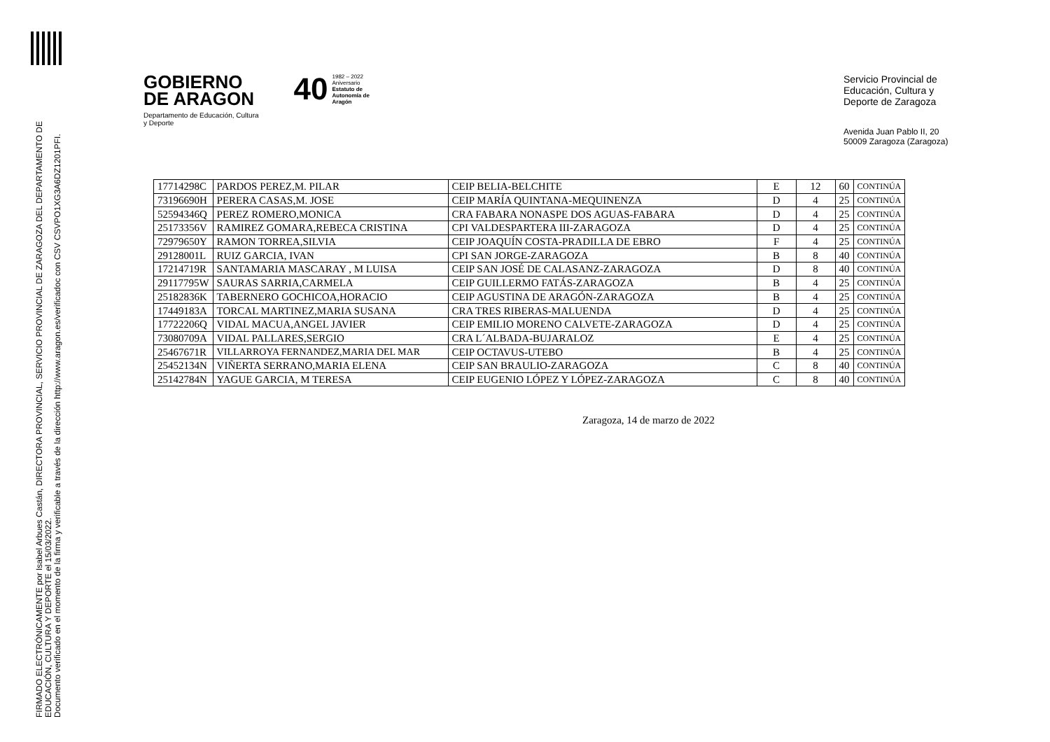FIRMADO ELECTRÓNICAMENTE por Isabel Arbues Castán, DIRECTORA PROVINCIAL, SERVICIO PROVINCIAL DE ZARAGOZA DEL DEPARTAMENTO DE
EDUCACIÓN, CULTURA Y DEPORTE el 15/03/2022.
Documento verificado en el momento de la firma y verificable a través de la dirección http://www.aragon.es/verificadoc con CSV CSVPO1XG3A6DZ1201PFI.
GOBIERNO
DE ARAGON
Departamento de Educación, Cultura
y Deporte
40 1982 – 2022
Aniversario
Estatuto de
Autonomía de
Aragón
Servicio Provincial de Educación, Cultura y Deporte de Zaragoza
Avenida Juan Pablo II, 20
50009 Zaragoza (Zaragoza)
| 17714298C | PARDOS PEREZ,M. PILAR | CEIP BELIA-BELCHITE | E | 12 | 60 | CONTINÚA |
| 73196690H | PERERA CASAS,M. JOSE | CEIP MARÍA QUINTANA-MEQUINENZA | D | 4 | 25 | CONTINÚA |
| 52594346Q | PEREZ ROMERO,MONICA | CRA FABARA NONASPE DOS AGUAS-FABARA | D | 4 | 25 | CONTINÚA |
| 25173356V | RAMIREZ GOMARA,REBECA CRISTINA | CPI VALDESPARTERA III-ZARAGOZA | D | 4 | 25 | CONTINÚA |
| 72979650Y | RAMON TORREA,SILVIA | CEIP JOAQUÍN COSTA-PRADILLA DE EBRO | F | 4 | 25 | CONTINÚA |
| 29128001L | RUIZ GARCIA, IVAN | CPI SAN JORGE-ZARAGOZA | B | 8 | 40 | CONTINÚA |
| 17214719R | SANTAMARIA MASCARAY , M LUISA | CEIP SAN JOSÉ DE CALASANZ-ZARAGOZA | D | 8 | 40 | CONTINÚA |
| 29117795W | SAURAS SARRIA,CARMELA | CEIP GUILLERMO FATÁS-ZARAGOZA | B | 4 | 25 | CONTINÚA |
| 25182836K | TABERNERO GOCHICOA,HORACIO | CEIP AGUSTINA DE ARAGÓN-ZARAGOZA | B | 4 | 25 | CONTINÚA |
| 17449183A | TORCAL MARTINEZ,MARIA SUSANA | CRA TRES RIBERAS-MALUENDA | D | 4 | 25 | CONTINÚA |
| 17722206Q | VIDAL MACUA,ANGEL JAVIER | CEIP EMILIO MORENO CALVETE-ZARAGOZA | D | 4 | 25 | CONTINÚA |
| 73080709A | VIDAL PALLARES,SERGIO | CRA L´ALBADA-BUJARALOZ | E | 4 | 25 | CONTINÚA |
| 25467671R | VILLARROYA FERNANDEZ,MARIA DEL MAR | CEIP OCTAVUS-UTEBO | B | 4 | 25 | CONTINÚA |
| 25452134N | VIÑERTA SERRANO,MARIA ELENA | CEIP SAN BRAULIO-ZARAGOZA | C | 8 | 40 | CONTINÚA |
| 25142784N | YAGUE GARCIA, M TERESA | CEIP EUGENIO LÓPEZ Y LÓPEZ-ZARAGOZA | C | 8 | 40 | CONTINÚA |
Zaragoza, 14 de marzo de 2022